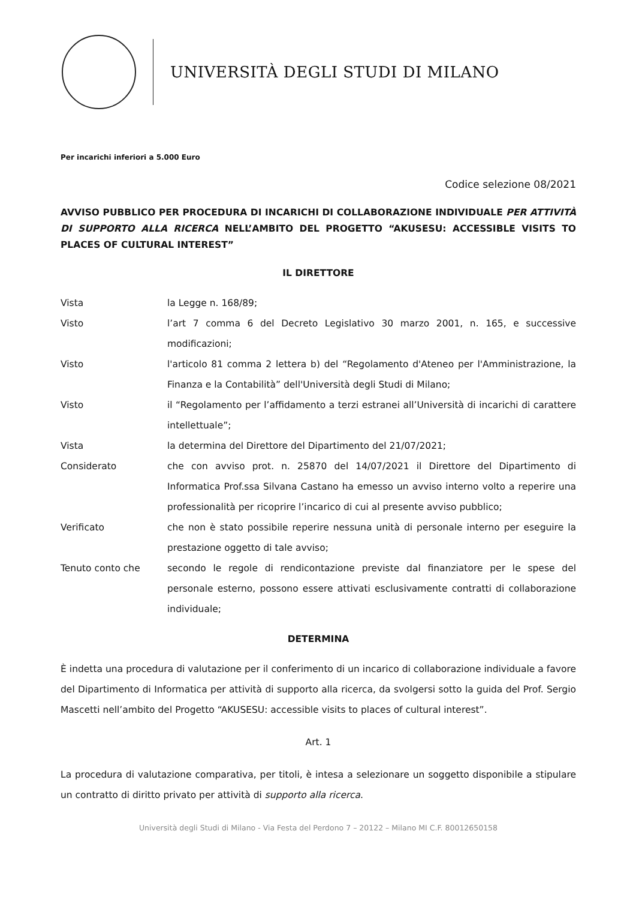UNIVERSITÀ DEGLI STUDI DI MILANO
Per incarichi inferiori a 5.000 Euro
Codice selezione 08/2021
AVVISO PUBBLICO PER PROCEDURA DI INCARICHI DI COLLABORAZIONE INDIVIDUALE PER ATTIVITÀ DI SUPPORTO ALLA RICERCA NELL’AMBITO DEL PROGETTO “AKUSESU: ACCESSIBLE VISITS TO PLACES OF CULTURAL INTEREST”
IL DIRETTORE
Vista la Legge n. 168/89;
Visto l’art 7 comma 6 del Decreto Legislativo 30 marzo 2001, n. 165, e successive modificazioni;
Visto l'articolo 81 comma 2 lettera b) del “Regolamento d'Ateneo per l'Amministrazione, la Finanza e la Contabilità” dell'Università degli Studi di Milano;
Visto il “Regolamento per l’affidamento a terzi estranei all’Università di incarichi di carattere intellettuale”;
Vista la determina del Direttore del Dipartimento del 21/07/2021;
Considerato che con avviso prot. n. 25870 del 14/07/2021 il Direttore del Dipartimento di Informatica Prof.ssa Silvana Castano ha emesso un avviso interno volto a reperire una professionalità per ricoprire l’incarico di cui al presente avviso pubblico;
Verificato che non è stato possibile reperire nessuna unità di personale interno per eseguire la prestazione oggetto di tale avviso;
Tenuto conto che secondo le regole di rendicontazione previste dal finanziatore per le spese del personale esterno, possono essere attivati esclusivamente contratti di collaborazione individuale;
DETERMINA
È indetta una procedura di valutazione per il conferimento di un incarico di collaborazione individuale a favore del Dipartimento di Informatica per attività di supporto alla ricerca, da svolgersi sotto la guida del Prof. Sergio Mascetti nell’ambito del Progetto “AKUSESU: accessible visits to places of cultural interest”.
Art. 1
La procedura di valutazione comparativa, per titoli, è intesa a selezionare un soggetto disponibile a stipulare un contratto di diritto privato per attività di supporto alla ricerca.
Università degli Studi di Milano - Via Festa del Perdono 7 – 20122 – Milano MI C.F. 80012650158